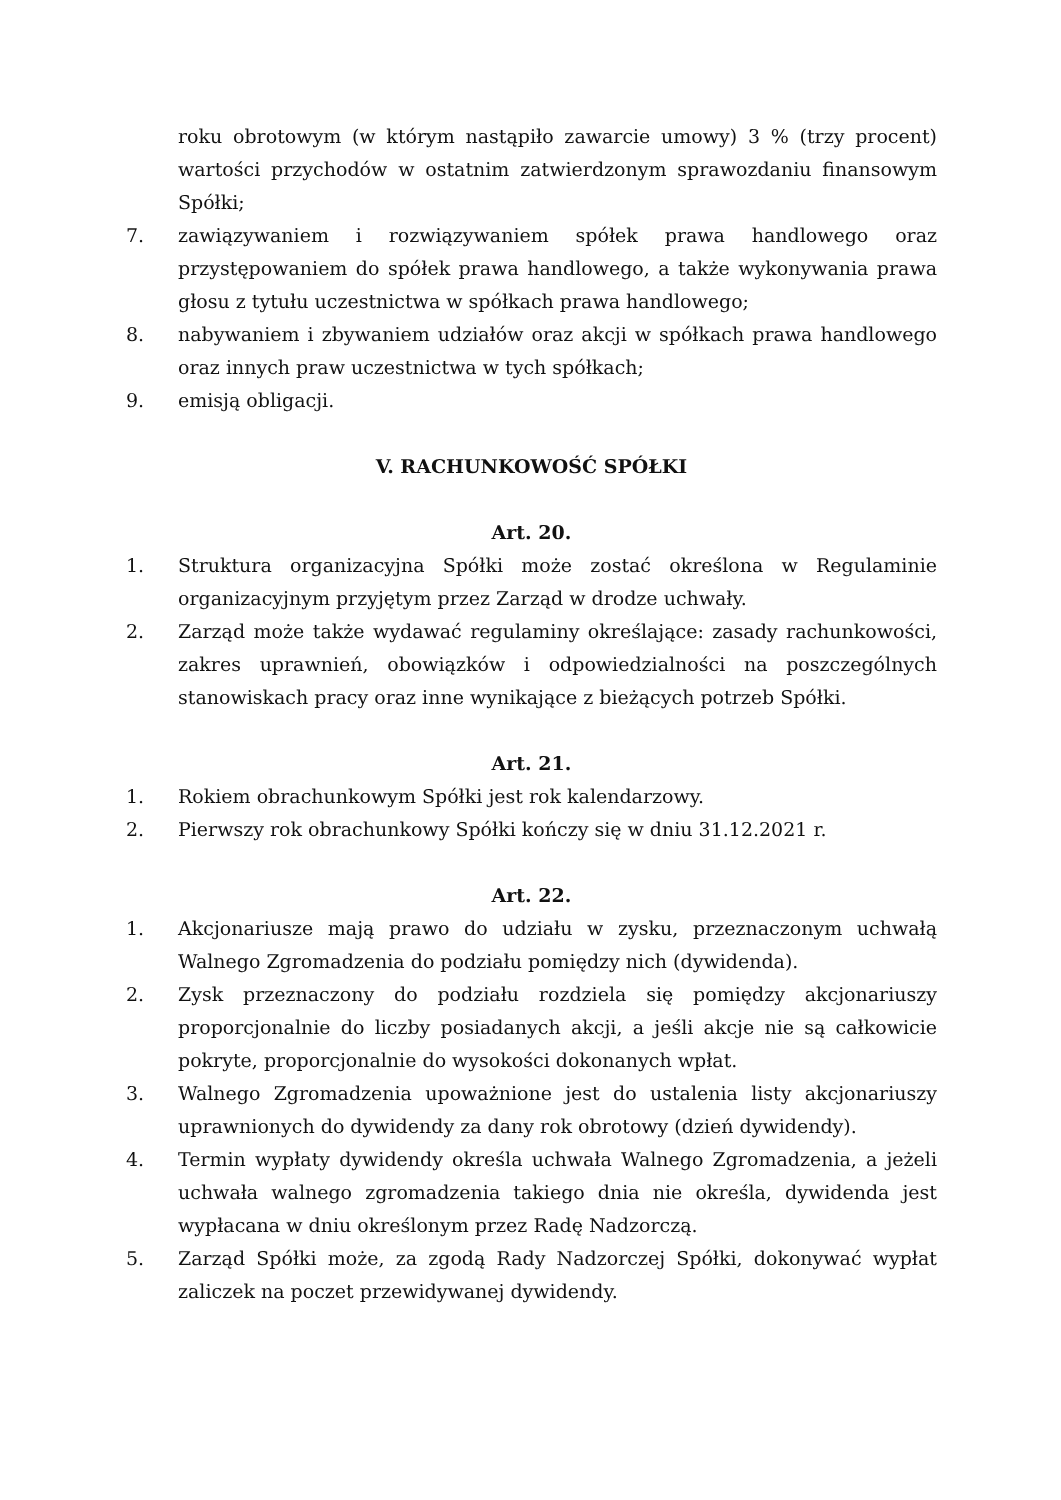roku obrotowym (w którym nastąpiło zawarcie umowy) 3 % (trzy procent) wartości przychodów w ostatnim zatwierdzonym sprawozdaniu finansowym Spółki;
7. zawiązywaniem i rozwiązywaniem spółek prawa handlowego oraz przystępowaniem do spółek prawa handlowego, a także wykonywania prawa głosu z tytułu uczestnictwa w spółkach prawa handlowego;
8. nabywaniem i zbywaniem udziałów oraz akcji w spółkach prawa handlowego oraz innych praw uczestnictwa w tych spółkach;
9. emisją obligacji.
V. RACHUNKOWOŚĆ SPÓŁKI
Art. 20.
1. Struktura organizacyjna Spółki może zostać określona w Regulaminie organizacyjnym przyjętym przez Zarząd w drodze uchwały.
2. Zarząd może także wydawać regulaminy określające: zasady rachunkowości, zakres uprawnień, obowiązków i odpowiedzialności na poszczególnych stanowiskach pracy oraz inne wynikające z bieżących potrzeb Spółki.
Art. 21.
1. Rokiem obrachunkowym Spółki jest rok kalendarzowy.
2. Pierwszy rok obrachunkowy Spółki kończy się w dniu 31.12.2021 r.
Art. 22.
1. Akcjonariusze mają prawo do udziału w zysku, przeznaczonym uchwałą Walnego Zgromadzenia do podziału pomiędzy nich (dywidenda).
2. Zysk przeznaczony do podziału rozdziela się pomiędzy akcjonariuszy proporcjonalnie do liczby posiadanych akcji, a jeśli akcje nie są całkowicie pokryte, proporcjonalnie do wysokości dokonanych wpłat.
3. Walnego Zgromadzenia upoważnione jest do ustalenia listy akcjonariuszy uprawnionych do dywidendy za dany rok obrotowy (dzień dywidendy).
4. Termin wypłaty dywidendy określa uchwała Walnego Zgromadzenia, a jeżeli uchwała walnego zgromadzenia takiego dnia nie określa, dywidenda jest wypłacana w dniu określonym przez Radę Nadzorczą.
5. Zarząd Spółki może, za zgodą Rady Nadzorczej Spółki, dokonywać wypłat zaliczek na poczet przewidywanej dywidendy.